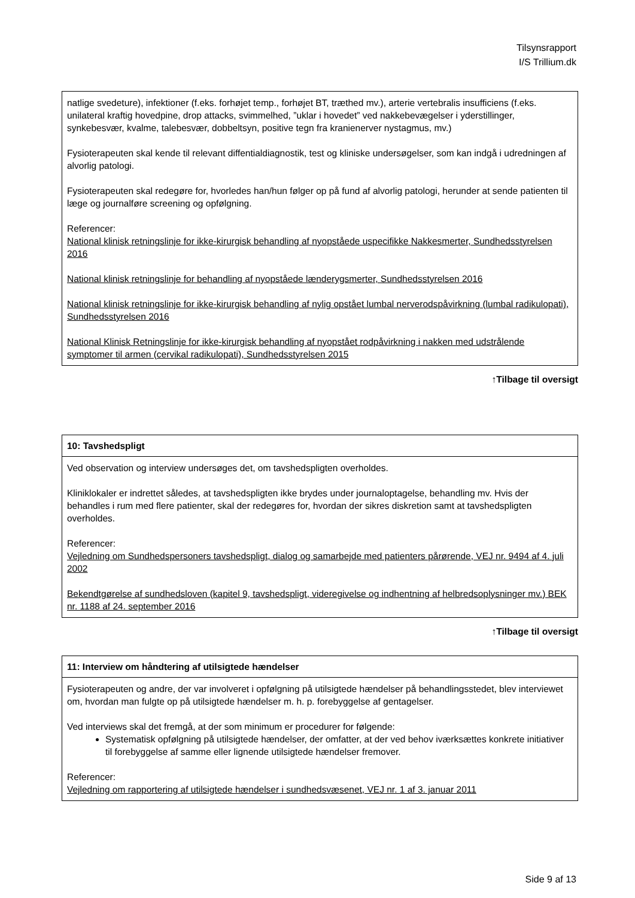Tilsynsrapport
I/S Trillium.dk
| natlige svedeture), infektioner (f.eks. forhøjet temp., forhøjet BT, træthed mv.), arterie vertebralis insufficiens (f.eks. unilateral kraftig hovedpine, drop attacks, svimmelhed, ”uklar i hovedet” ved nakkebevægelser i yderstillinger, synkebesvær, kvalme, talebesvær, dobbeltsyn, positive tegn fra kranienerver nystagmus, mv.) Fysioterapeuten skal kende til relevant diffentialdiagnostik, test og kliniske undersøgelser, som kan indgå i udredningen af alvorlig patologi. Fysioterapeuten skal redegøre for, hvorledes han/hun følger op på fund af alvorlig patologi, herunder at sende patienten til læge og journalføre screening og opfølgning. Referencer: National klinisk retningslinje for ikke-kirurgisk behandling af nyopståede uspecifikke Nakkesmerter, Sundhedsstyrelsen 2016 National klinisk retningslinje for behandling af nyopståede lænderygsmerter, Sundhedsstyrelsen 2016 National klinisk retningslinje for ikke-kirurgisk behandling af nylig opstået lumbal nerverodspåvirkning (lumbal radikulopati), Sundhedsstyrelsen 2016 National Klinisk Retningslinje for ikke-kirurgisk behandling af nyopstået rodpåvirkning i nakken med udstrålende symptomer til armen (cervikal radikulopati), Sundhedsstyrelsen 2015 |
↑Tilbage til oversigt
| 10: Tavshedspligt |
| --- |
| Ved observation og interview undersøges det, om tavshedspligten overholdes. Kliniklokaler er indrettet således, at tavshedspligten ikke brydes under journaloptagelse, behandling mv. Hvis der behandles i rum med flere patienter, skal der redegøres for, hvordan der sikres diskretion samt at tavshedspligten overholdes. Referencer: Vejledning om Sundhedspersoners tavshedspligt, dialog og samarbejde med patienters pårørende, VEJ nr. 9494 af 4. juli 2002 Bekendtgørelse af sundhedsloven (kapitel 9, tavshedspligt, videregivelse og indhentning af helbredsoplysninger mv.) BEK nr. 1188 af 24. september 2016 |
↑Tilbage til oversigt
| 11: Interview om håndtering af utilsigtede hændelser |
| --- |
| Fysioterapeuten og andre, der var involveret i opfølgning på utilsigtede hændelser på behandlingsstedet, blev interviewet om, hvordan man fulgte op på utilsigtede hændelser m. h. p. forebyggelse af gentagelser. Ved interviews skal det fremgå, at der som minimum er procedurer for følgende: Systematisk opfølgning på utilsigtede hændelser, der omfatter, at der ved behov iværksættes konkrete initiativer til forebyggelse af samme eller lignende utilsigtede hændelser fremover. Referencer: Vejledning om rapportering af utilsigtede hændelser i sundhedsvæsenet, VEJ nr. 1 af 3. januar 2011 |
Side 9 af 13